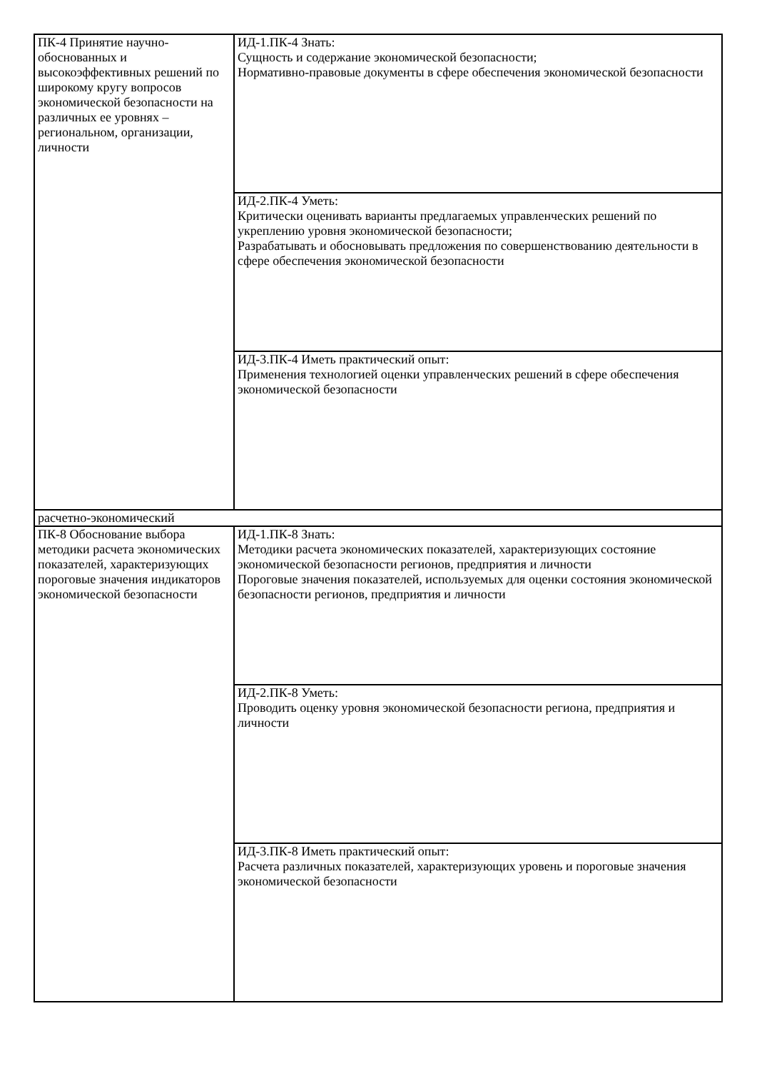| ПК-4 Принятие научно-обоснованных и высокоэффективных решений по широкому кругу вопросов экономической безопасности на различных ее уровнях – региональном, организации, личности | ИД-1.ПК-4 Знать: Сущность и содержание экономической безопасности; Нормативно-правовые документы в сфере обеспечения экономической безопасности |
| | ИД-2.ПК-4 Уметь: Критически оценивать варианты предлагаемых управленческих решений по укреплению уровня экономической безопасности; Разрабатывать и обосновывать предложения по совершенствованию деятельности в сфере обеспечения экономической безопасности |
| | ИД-3.ПК-4 Иметь практический опыт: Применения технологией оценки управленческих решений в сфере обеспечения экономической безопасности |
| расчетно-экономический | |
| ПК-8 Обоснование выбора методики расчета экономических показателей, характеризующих пороговые значения индикаторов экономической безопасности | ИД-1.ПК-8 Знать: Методики расчета экономических показателей, характеризующих состояние экономической безопасности регионов, предприятия и личности Пороговые значения показателей, используемых для оценки состояния экономической безопасности регионов, предприятия и личности |
| | ИД-2.ПК-8 Уметь: Проводить оценку уровня экономической безопасности региона, предприятия и личности |
| | ИД-3.ПК-8 Иметь практический опыт: Расчета различных показателей, характеризующих уровень и пороговые значения экономической безопасности |